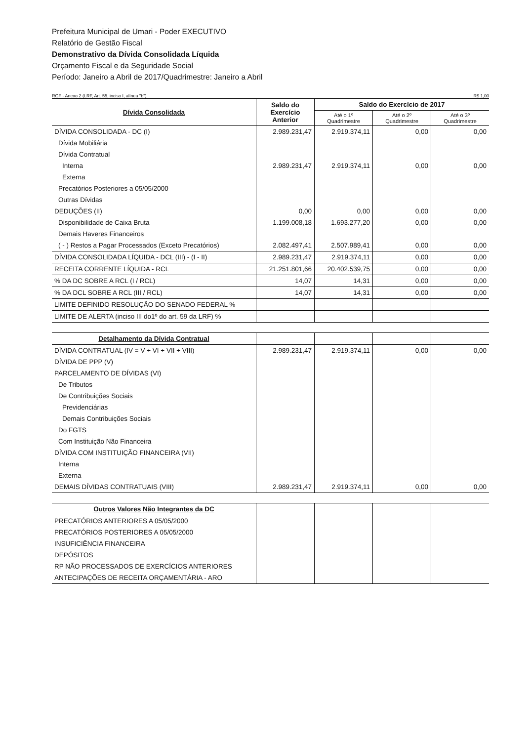Prefeitura Municipal de Umari - Poder EXECUTIVO
Relatório de Gestão Fiscal
Demonstrativo da Dívida Consolidada Líquida
Orçamento Fiscal e da Seguridade Social
Período: Janeiro a Abril de 2017/Quadrimestre: Janeiro a Abril
RGF - Anexo 2 (LRF, Art. 55, inciso I, alínea "b") R$ 1,00
| Dívida Consolidada | Saldo do Exercício Anterior | Saldo do Exercício de 2017 | | |
| --- | --- | --- | --- | --- |
| | | Até o 1º Quadrimestre | Até o 2º Quadrimestre | Até o 3º Quadrimestre |
| DÍVIDA CONSOLIDADA - DC (I) | 2.989.231,47 | 2.919.374,11 | 0,00 | 0,00 |
| Dívida Mobiliária | | | | |
| Dívida Contratual | | | | |
| Interna | 2.989.231,47 | 2.919.374,11 | 0,00 | 0,00 |
| Externa | | | | |
| Precatórios Posteriores a 05/05/2000 | | | | |
| Outras Dívidas | | | | |
| DEDUÇÕES (II) | 0,00 | 0,00 | 0,00 | 0,00 |
| Disponibilidade de Caixa Bruta | 1.199.008,18 | 1.693.277,20 | 0,00 | 0,00 |
| Demais Haveres Financeiros | | | | |
| ( - ) Restos a Pagar Processados (Exceto Precatórios) | 2.082.497,41 | 2.507.989,41 | 0,00 | 0,00 |
| DÍVIDA CONSOLIDADA LÍQUIDA - DCL (III) - (I - II) | 2.989.231,47 | 2.919.374,11 | 0,00 | 0,00 |
| RECEITA CORRENTE LÍQUIDA - RCL | 21.251.801,66 | 20.402.539,75 | 0,00 | 0,00 |
| % DA DC SOBRE A RCL (I / RCL) | 14,07 | 14,31 | 0,00 | 0,00 |
| % DA DCL SOBRE A RCL (III / RCL) | 14,07 | 14,31 | 0,00 | 0,00 |
| LIMITE DEFINIDO RESOLUÇÃO DO SENADO FEDERAL % | | | | |
| LIMITE DE ALERTA (inciso III do1º do art. 59 da LRF) % | | | | |
| Detalhamento da Dívida Contratual | | | | |
| DÍVIDA CONTRATUAL (IV = V + VI + VII + VIII) | 2.989.231,47 | 2.919.374,11 | 0,00 | 0,00 |
| DÍVIDA DE PPP (V) | | | | |
| PARCELAMENTO DE DÍVIDAS (VI) | | | | |
| De Tributos | | | | |
| De Contribuições Sociais | | | | |
| Previdenciárias | | | | |
| Demais Contribuições Sociais | | | | |
| Do FGTS | | | | |
| Com Instituição Não Financeira | | | | |
| DÍVIDA COM INSTITUIÇÃO FINANCEIRA (VII) | | | | |
| Interna | | | | |
| Externa | | | | |
| DEMAIS DÍVIDAS CONTRATUAIS (VIII) | 2.989.231,47 | 2.919.374,11 | 0,00 | 0,00 |
| Outros Valores Não Integrantes da DC | | | | |
| PRECATÓRIOS ANTERIORES A 05/05/2000 | | | | |
| PRECATÓRIOS POSTERIORES A 05/05/2000 | | | | |
| INSUFICIÊNCIA FINANCEIRA | | | | |
| DEPÓSITOS | | | | |
| RP NÃO PROCESSADOS DE EXERCÍCIOS ANTERIORES | | | | |
| ANTECIPAÇÕES DE RECEITA ORÇAMENTÁRIA - ARO | | | | |